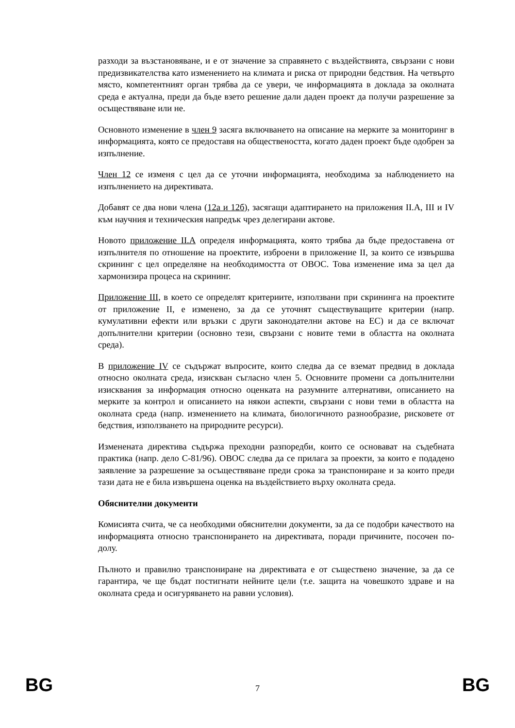разходи за възстановяване, и е от значение за справянето с въздействията, свързани с нови предизвикателства като изменението на климата и риска от природни бедствия. На четвърто място, компетентният орган трябва да се увери, че информацията в доклада за околната среда е актуална, преди да бъде взето решение дали даден проект да получи разрешение за осъществяване или не.
Основното изменение в член 9 засяга включването на описание на мерките за мониторинг в информацията, която се предоставя на обществеността, когато даден проект бъде одобрен за изпълнение.
Член 12 се изменя с цел да се уточни информацията, необходима за наблюдението на изпълнението на директивата.
Добавят се два нови члена (12а и 12б), засягащи адаптирането на приложения II.А, III и IV към научния и техническия напредък чрез делегирани актове.
Новото приложение II.А определя информацията, която трябва да бъде предоставена от изпълнителя по отношение на проектите, изброени в приложение II, за които се извършва скрининг с цел определяне на необходимостта от ОВОС. Това изменение има за цел да хармонизира процеса на скрининг.
Приложение III, в което се определят критериите, използвани при скрининга на проектите от приложение II, е изменено, за да се уточнят съществуващите критерии (напр. кумулативни ефекти или връзки с други законодателни актове на ЕС) и да се включат допълнителни критерии (основно тези, свързани с новите теми в областта на околната среда).
В приложение IV се съдържат въпросите, които следва да се вземат предвид в доклада относно околната среда, изискван съгласно член 5. Основните промени са допълнителни изисквания за информация относно оценката на разумните алтернативи, описанието на мерките за контрол и описанието на някои аспекти, свързани с нови теми в областта на околната среда (напр. изменението на климата, биологичното разнообразие, рисковете от бедствия, използването на природните ресурси).
Изменената директива съдържа преходни разпоредби, които се основават на съдебната практика (напр. дело C-81/96). ОВОС следва да се прилага за проекти, за които е подадено заявление за разрешение за осъществяване преди срока за транспониране и за които преди тази дата не е била извършена оценка на въздействието върху околната среда.
Обяснителни документи
Комисията счита, че са необходими обяснителни документи, за да се подобри качеството на информацията относно транспонирането на директивата, поради причините, посочен по-долу.
Пълното и правилно транспониране на директивата е от съществено значение, за да се гарантира, че ще бъдат постигнати нейните цели (т.е. защита на човешкото здраве и на околната среда и осигуряването на равни условия).
BG 7 BG